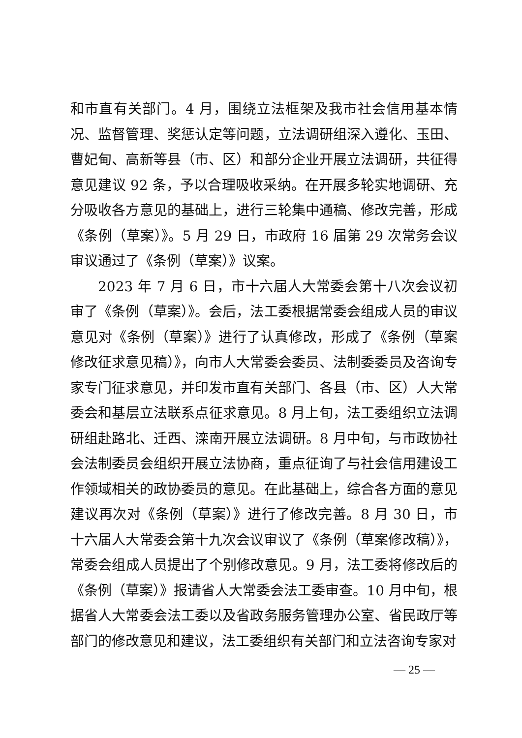和市直有关部门。4 月，围绕立法框架及我市社会信用基本情况、监督管理、奖惩认定等问题，立法调研组深入遵化、玉田、曹妃甸、高新等县（市、区）和部分企业开展立法调研，共征得意见建议 92 条，予以合理吸收采纳。在开展多轮实地调研、充分吸收各方意见的基础上，进行三轮集中通稿、修改完善，形成《条例（草案）》。5 月 29 日，市政府 16 届第 29 次常务会议审议通过了《条例（草案）》议案。
2023 年 7 月 6 日，市十六届人大常委会第十八次会议初审了《条例（草案）》。会后，法工委根据常委会组成人员的审议意见对《条例（草案）》进行了认真修改，形成了《条例（草案修改征求意见稿）》，向市人大常委会委员、法制委委员及咨询专家专门征求意见，并印发市直有关部门、各县（市、区）人大常委会和基层立法联系点征求意见。8 月上旬，法工委组织立法调研组赴路北、迁西、滦南开展立法调研。8 月中旬，与市政协社会法制委员会组织开展立法协商，重点征询了与社会信用建设工作领域相关的政协委员的意见。在此基础上，综合各方面的意见建议再次对《条例（草案）》进行了修改完善。8 月 30 日，市十六届人大常委会第十九次会议审议了《条例（草案修改稿）》，常委会组成人员提出了个别修改意见。9 月，法工委将修改后的《条例（草案）》报请省人大常委会法工委审查。10 月中旬，根据省人大常委会法工委以及省政务服务管理办公室、省民政厅等部门的修改意见和建议，法工委组织有关部门和立法咨询专家对
— 25 —